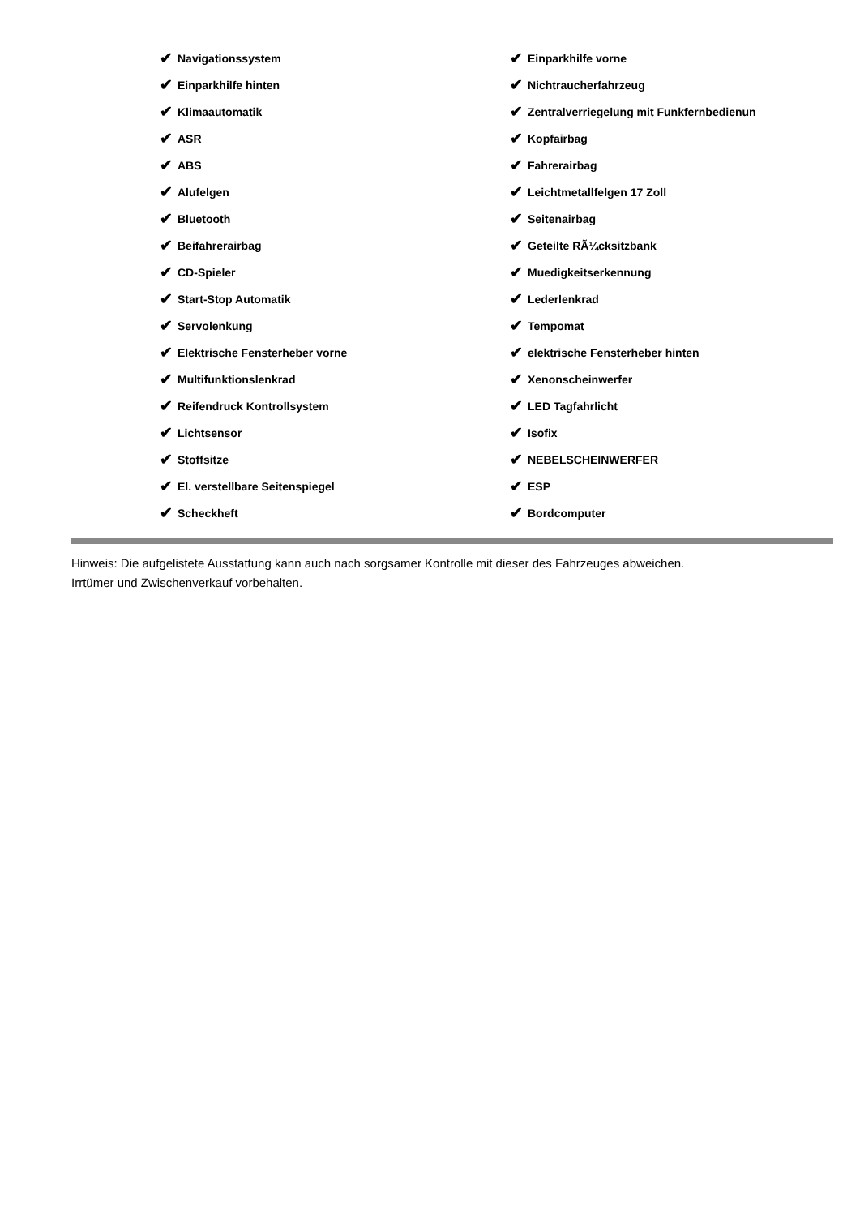✔ Navigationssystem
✔ Einparkhilfe hinten
✔ Klimaautomatik
✔ ASR
✔ ABS
✔ Alufelgen
✔ Bluetooth
✔ Beifahrerairbag
✔ CD-Spieler
✔ Start-Stop Automatik
✔ Servolenkung
✔ Elektrische Fensterheber vorne
✔ Multifunktionslenkrad
✔ Reifendruck Kontrollsystem
✔ Lichtsensor
✔ Stoffsitze
✔ El. verstellbare Seitenspiegel
✔ Scheckheft
✔ Einparkhilfe vorne
✔ Nichtraucherfahrzeug
✔ Zentralverriegelung mit Funkfernbedienun
✔ Kopfairbag
✔ Fahrerairbag
✔ Leichtmetallfelgen 17 Zoll
✔ Seitenairbag
✔ Geteilte RÃ¼cksitzbank
✔ Muedigkeitserkennung
✔ Lederlenkrad
✔ Tempomat
✔ elektrische Fensterheber hinten
✔ Xenonscheinwerfer
✔ LED Tagfahrlicht
✔ Isofix
✔ NEBELSCHEINWERFER
✔ ESP
✔ Bordcomputer
Hinweis: Die aufgelistete Ausstattung kann auch nach sorgsamer Kontrolle mit dieser des Fahrzeuges abweichen. Irrtümer und Zwischenverkauf vorbehalten.